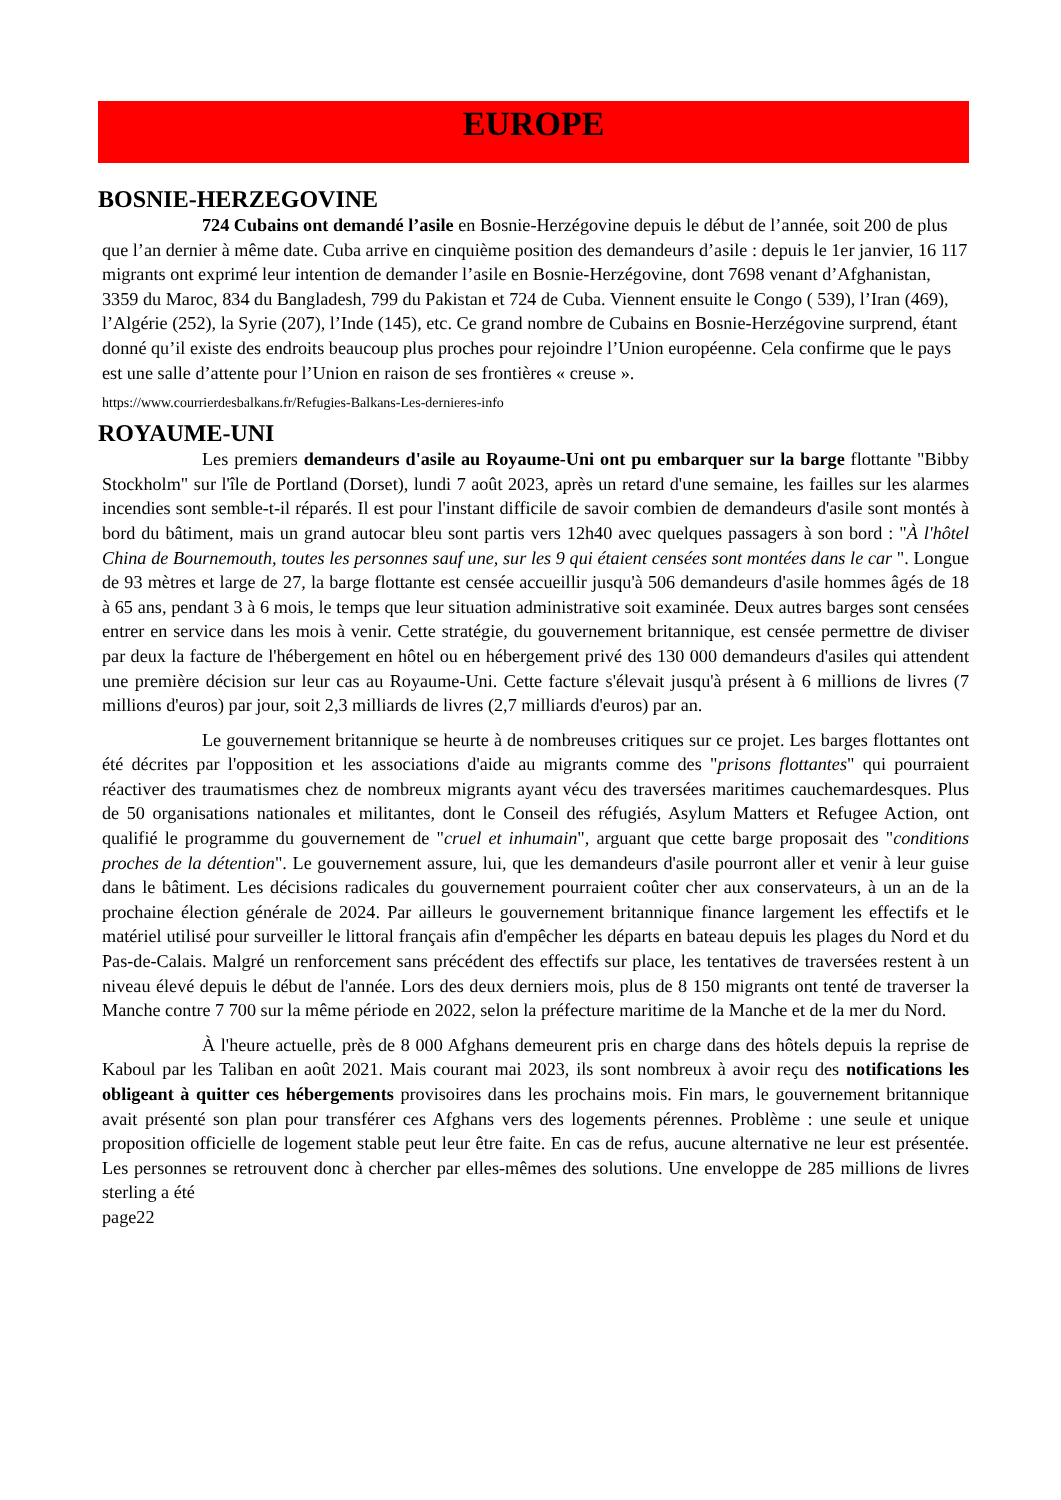EUROPE
BOSNIE-HERZEGOVINE
724 Cubains ont demandé l’asile en Bosnie-Herzégovine depuis le début de l’année, soit 200 de plus que l’an dernier à même date. Cuba arrive en cinquième position des demandeurs d’asile : depuis le 1er janvier, 16 117 migrants ont exprimé leur intention de demander l’asile en Bosnie-Herzégovine, dont 7698 venant d’Afghanistan, 3359 du Maroc, 834 du Bangladesh, 799 du Pakistan et 724 de Cuba. Viennent ensuite le Congo ( 539), l’Iran (469), l’Algérie (252), la Syrie (207), l’Inde (145), etc. Ce grand nombre de Cubains en Bosnie-Herzégovine surprend, étant donné qu’il existe des endroits beaucoup plus proches pour rejoindre l’Union européenne. Cela confirme que le pays est une salle d’attente pour l’Union en raison de ses frontières « creuse ».
https://www.courrierdesbalkans.fr/Refugies-Balkans-Les-dernieres-info
ROYAUME-UNI
Les premiers demandeurs d'asile au Royaume-Uni ont pu embarquer sur la barge flottante "Bibby Stockholm" sur l'île de Portland (Dorset), lundi 7 août 2023, après un retard d'une semaine, les failles sur les alarmes incendies sont semble-t-il réparés. Il est pour l'instant difficile de savoir combien de demandeurs d'asile sont montés à bord du bâtiment, mais un grand autocar bleu sont partis vers 12h40 avec quelques passagers à son bord : "À l'hôtel China de Bournemouth, toutes les personnes sauf une, sur les 9 qui étaient censées sont montées dans le car ". Longue de 93 mètres et large de 27, la barge flottante est censée accueillir jusqu'à 506 demandeurs d'asile hommes âgés de 18 à 65 ans, pendant 3 à 6 mois, le temps que leur situation administrative soit examinée. Deux autres barges sont censées entrer en service dans les mois à venir. Cette stratégie, du gouvernement britannique, est censée permettre de diviser par deux la facture de l'hébergement en hôtel ou en hébergement privé des 130 000 demandeurs d'asiles qui attendent une première décision sur leur cas au Royaume-Uni. Cette facture s'élevait jusqu'à présent à 6 millions de livres (7 millions d'euros) par jour, soit 2,3 milliards de livres (2,7 milliards d'euros) par an.
Le gouvernement britannique se heurte à de nombreuses critiques sur ce projet. Les barges flottantes ont été décrites par l'opposition et les associations d'aide au migrants comme des "prisons flottantes" qui pourraient réactiver des traumatismes chez de nombreux migrants ayant vécu des traversées maritimes cauchemardesques. Plus de 50 organisations nationales et militantes, dont le Conseil des réfugiés, Asylum Matters et Refugee Action, ont qualifié le programme du gouvernement de "cruel et inhumain", arguant que cette barge proposait des "conditions proches de la détention". Le gouvernement assure, lui, que les demandeurs d'asile pourront aller et venir à leur guise dans le bâtiment. Les décisions radicales du gouvernement pourraient coûter cher aux conservateurs, à un an de la prochaine élection générale de 2024. Par ailleurs le gouvernement britannique finance largement les effectifs et le matériel utilisé pour surveiller le littoral français afin d'empêcher les départs en bateau depuis les plages du Nord et du Pas-de-Calais. Malgré un renforcement sans précédent des effectifs sur place, les tentatives de traversées restent à un niveau élevé depuis le début de l'année. Lors des deux derniers mois, plus de 8 150 migrants ont tenté de traverser la Manche contre 7 700 sur la même période en 2022, selon la préfecture maritime de la Manche et de la mer du Nord.
À l'heure actuelle, près de 8 000 Afghans demeurent pris en charge dans des hôtels depuis la reprise de Kaboul par les Taliban en août 2021. Mais courant mai 2023, ils sont nombreux à avoir reçu des notifications les obligeant à quitter ces hébergements provisoires dans les prochains mois. Fin mars, le gouvernement britannique avait présenté son plan pour transférer ces Afghans vers des logements pérennes. Problème : une seule et unique proposition officielle de logement stable peut leur être faite. En cas de refus, aucune alternative ne leur est présentée. Les personnes se retrouvent donc à chercher par elles-mêmes des solutions. Une enveloppe de 285 millions de livres sterling a été
page22